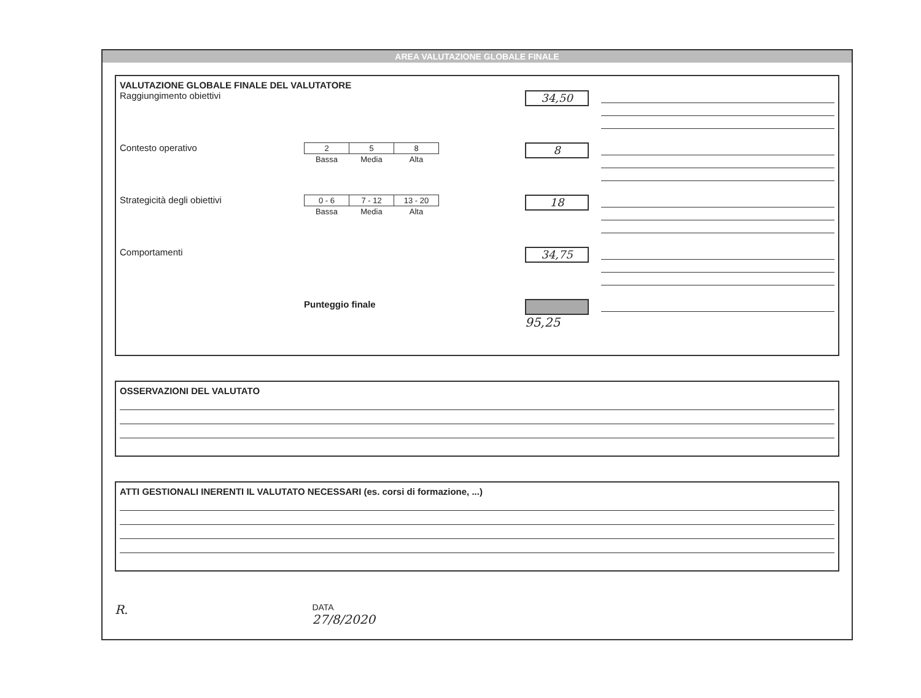AREA VALUTAZIONE GLOBALE FINALE
VALUTAZIONE GLOBALE FINALE DEL VALUTATORE
Raggiungimento obiettivi
34,50
Contesto operativo
| 2 | 5 | 8 |
| Bassa | Media | Alta |
8
Strategicità degli obiettivi
| 0 - 6 | 7 - 12 | 13 - 20 |
| Bassa | Media | Alta |
18
Comportamenti
34,75
Punteggio finale
95,25
OSSERVAZIONI DEL VALUTATO
ATTI GESTIONALI INERENTI IL VALUTATO NECESSARI (es. corsi di formazione, ...)
R.
DATA
27/8/2020